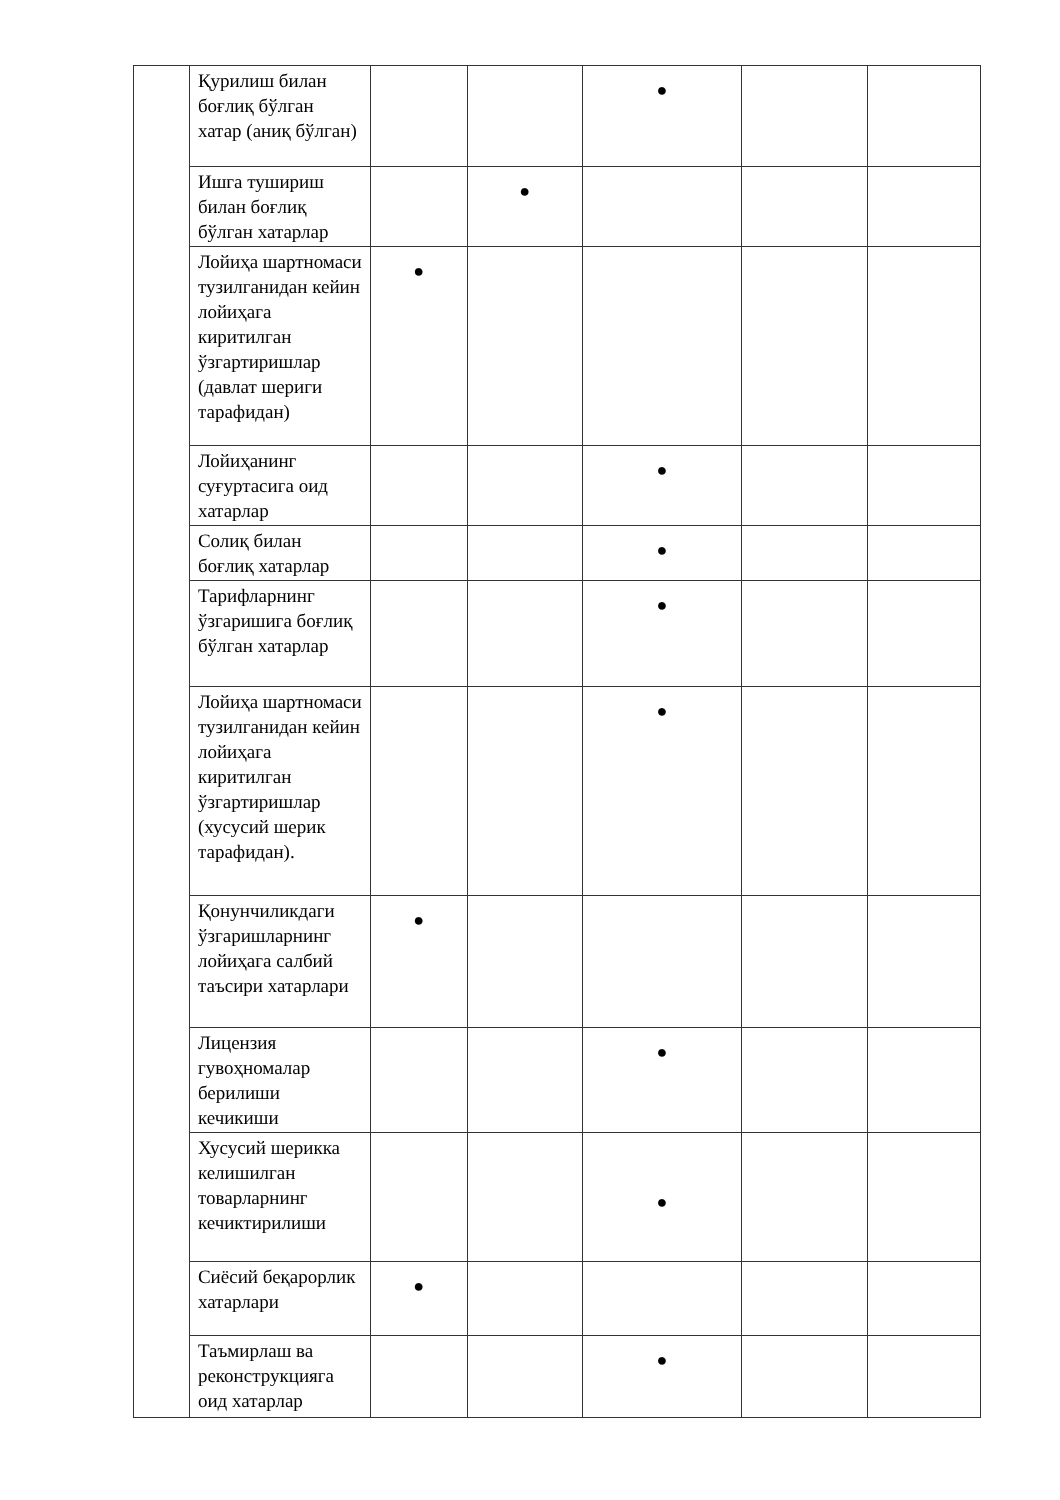| | Қурилиш билан боғлиқ бўлган хатар (аниқ бўлган) | | | ● | | |
| | Ишга тушириш билан боғлиқ бўлган хатарлар | | ● | | | |
| | Лойиҳа шартномаси тузилганидан кейин лойиҳага киритилган ўзгартиришлар (давлат шериги тарафидан) | ● | | | | |
| | Лойиҳанинг суғуртасига оид хатарлар | | | ● | | |
| | Солиқ билан боғлиқ хатарлар | | | ● | | |
| | Тарифларнинг ўзгаришига боғлиқ бўлган хатарлар | | | ● | | |
| | Лойиҳа шартномаси тузилганидан кейин лойиҳага киритилган ўзгартиришлар (хусусий шерик тарафидан). | | | ● | | |
| | Қонунчиликдаги ўзгаришларнинг лойиҳага салбий таъсири хатарлари | ● | | | | |
| | Лицензия гувоҳномалар берилиши кечикиши | | | ● | | |
| | Хусусий шерикка келишилган товарларнинг кечиктирилиши | | | ● | | |
| | Сиёсий беқарорлик хатарлари | ● | | | | |
| | Таъмирлаш ва реконструкцияга оид хатарлар | | | ● | | |